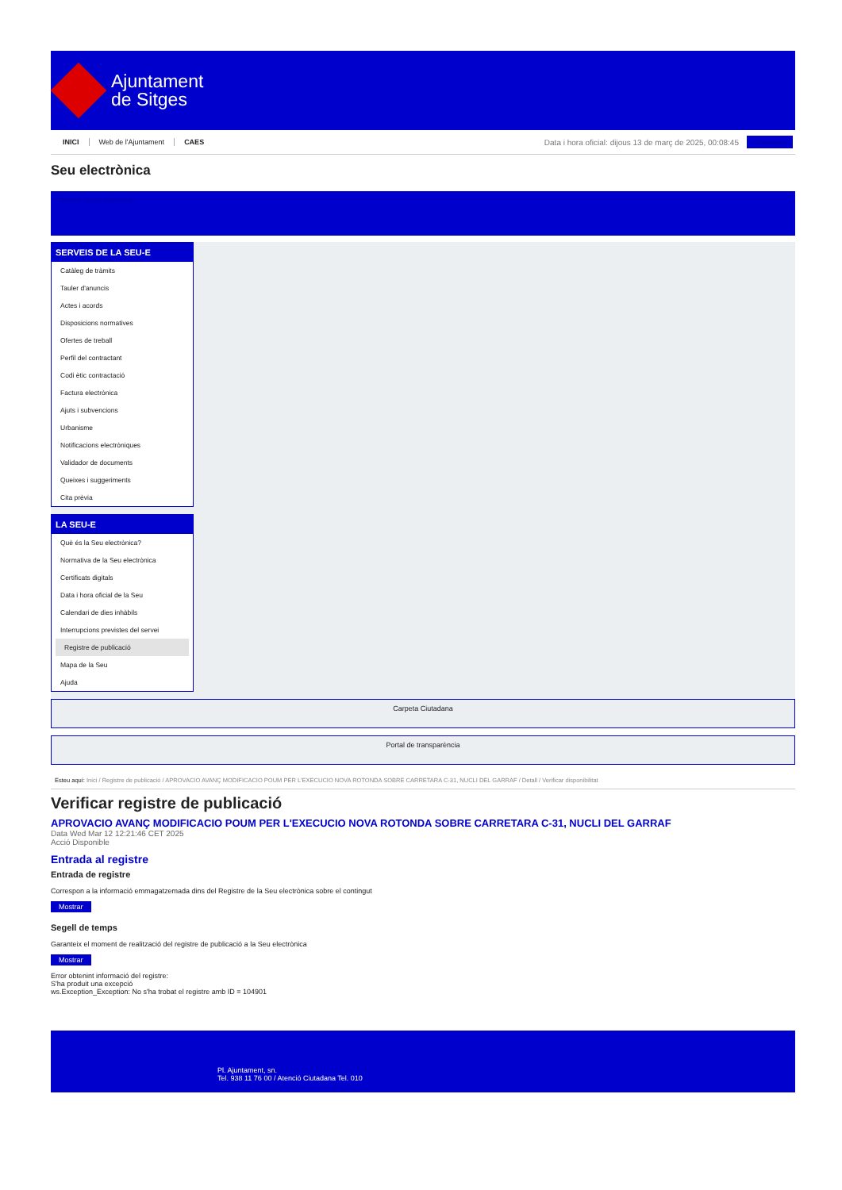Ajuntament
de Sitges
INICI Web de l'Ajuntament CAES
Data i hora oficial: dijous 13 de març de 2025, 00:08:45
Directoris
Seu electrònica
Obtenir còpia autèntica
SERVEIS DE LA SEU-E
Catàleg de tràmits
Tauler d'anuncis
Actes i acords
Disposicions normatives
Ofertes de treball
Perfil del contractant
Codi ètic contractació
Factura electrònica
Ajuts i subvencions
Urbanisme
Notificacions electròniques
Validador de documents
Queixes i suggeriments
Cita prèvia
LA SEU-E
Què és la Seu electrònica?
Normativa de la Seu electrònica
Certificats digitals
Data i hora oficial de la Seu
Calendari de dies inhàbils
Interrupcions previstes del servei
Registre de publicació
Mapa de la Seu
Ajuda
Carpeta Ciutadana
Portal de transparència
Esteu aquí: Inici / Registre de publicació / APROVACIO AVANÇ MODIFICACIO POUM PER L'EXECUCIO NOVA ROTONDA SOBRE CARRETARA C-31, NUCLI DEL GARRAF / Detall / Verificar disponibilitat
Verificar registre de publicació
APROVACIO AVANÇ MODIFICACIO POUM PER L'EXECUCIO NOVA ROTONDA SOBRE CARRETARA C-31, NUCLI DEL GARRAF
Data Wed Mar 12 12:21:46 CET 2025
Acció Disponible
Entrada al registre
Entrada de registre
Correspon a la informació emmagatzemada dins del Registre de la Seu electrònica sobre el contingut
Mostrar
Segell de temps
Garanteix el moment de realització del registre de publicació a la Seu electrònica
Mostrar
Error obtenint informació del registre:
S'ha produit una excepció
ws.Exception_Exception: No s'ha trobat el registre amb ID = 104901
Pl. Ajuntament, sn.
Tel. 938 11 76 00 / Atenció Ciutadana Tel. 010